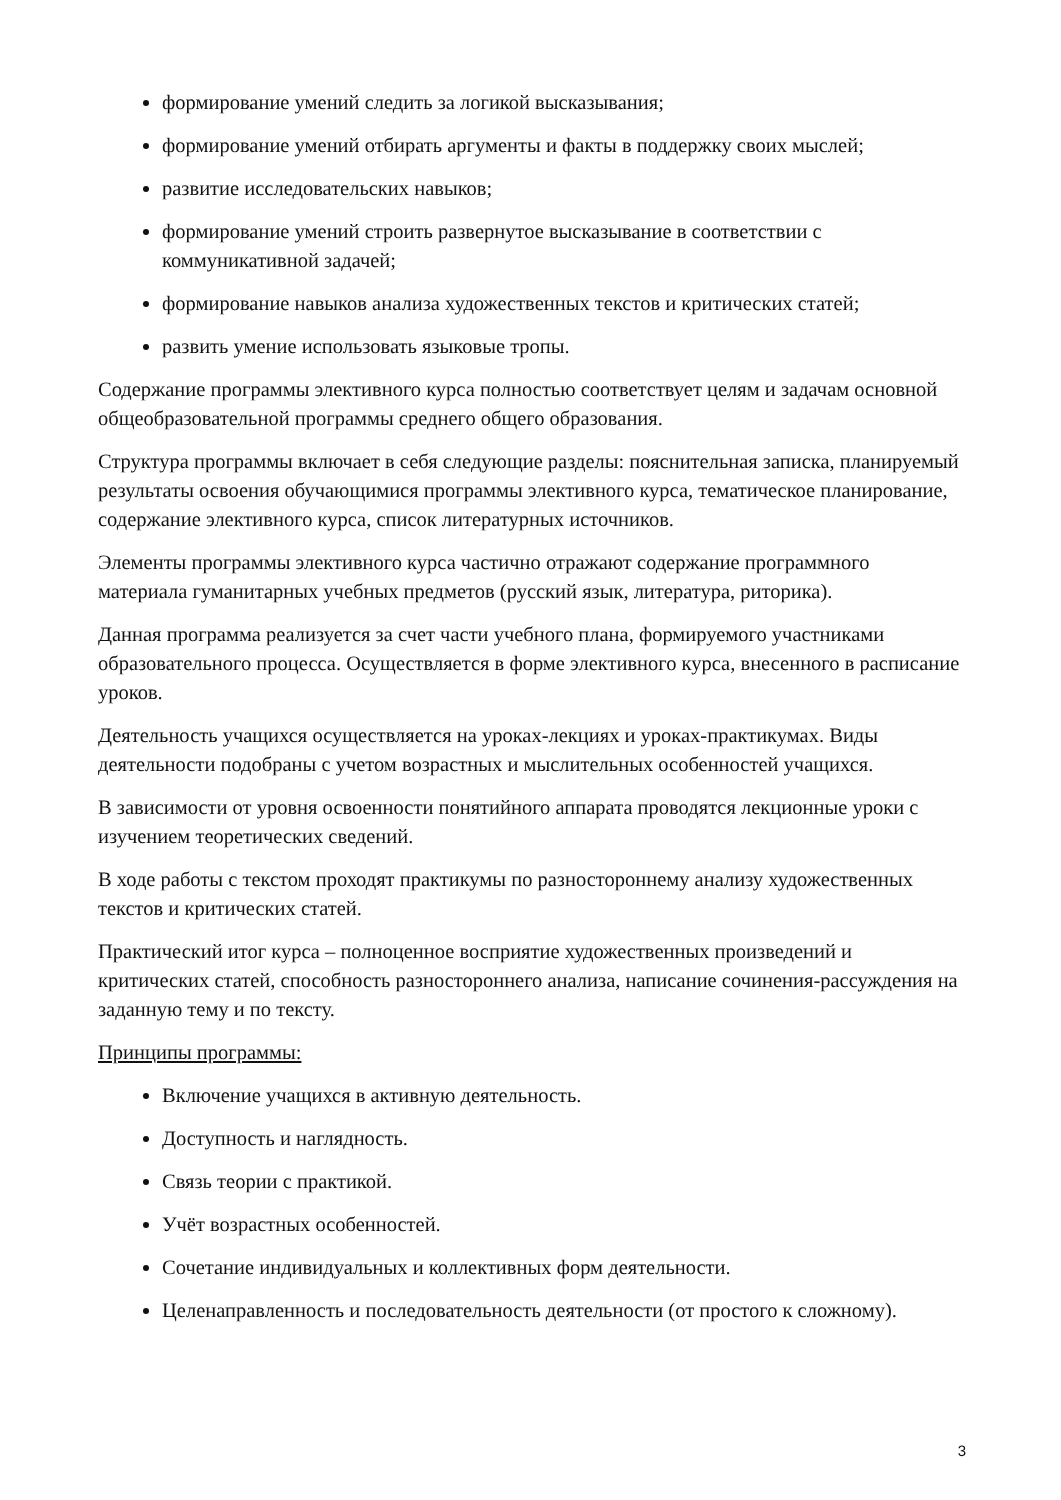формирование умений следить за логикой высказывания;
формирование умений отбирать аргументы и факты в поддержку своих мыслей;
развитие исследовательских навыков;
формирование умений строить развернутое высказывание в соответствии с коммуникативной задачей;
формирование навыков анализа художественных текстов и критических статей;
развить умение использовать языковые тропы.
Содержание программы элективного курса полностью соответствует целям и задачам основной общеобразовательной программы среднего общего образования.
Структура программы включает в себя следующие разделы: пояснительная записка, планируемый результаты освоения обучающимися программы элективного курса, тематическое планирование, содержание элективного курса, список литературных источников.
Элементы программы элективного курса частично отражают содержание программного материала гуманитарных учебных предметов (русский язык, литература, риторика).
Данная программа реализуется за счет части учебного плана, формируемого участниками образовательного процесса. Осуществляется в форме элективного курса, внесенного в расписание уроков.
Деятельность учащихся осуществляется на уроках-лекциях и уроках-практикумах. Виды деятельности подобраны с учетом возрастных и мыслительных особенностей учащихся.
В зависимости от уровня освоенности понятийного аппарата проводятся лекционные уроки с изучением теоретических сведений.
В ходе работы с текстом проходят практикумы по разностороннему анализу художественных текстов и критических статей.
Практический итог курса – полноценное восприятие художественных произведений и критических статей, способность разностороннего анализа, написание сочинения-рассуждения на заданную тему и по тексту.
Принципы программы:
Включение учащихся в активную деятельность.
Доступность и наглядность.
Связь теории с практикой.
Учёт возрастных особенностей.
Сочетание индивидуальных и коллективных форм деятельности.
Целенаправленность и последовательность деятельности (от простого к сложному).
3